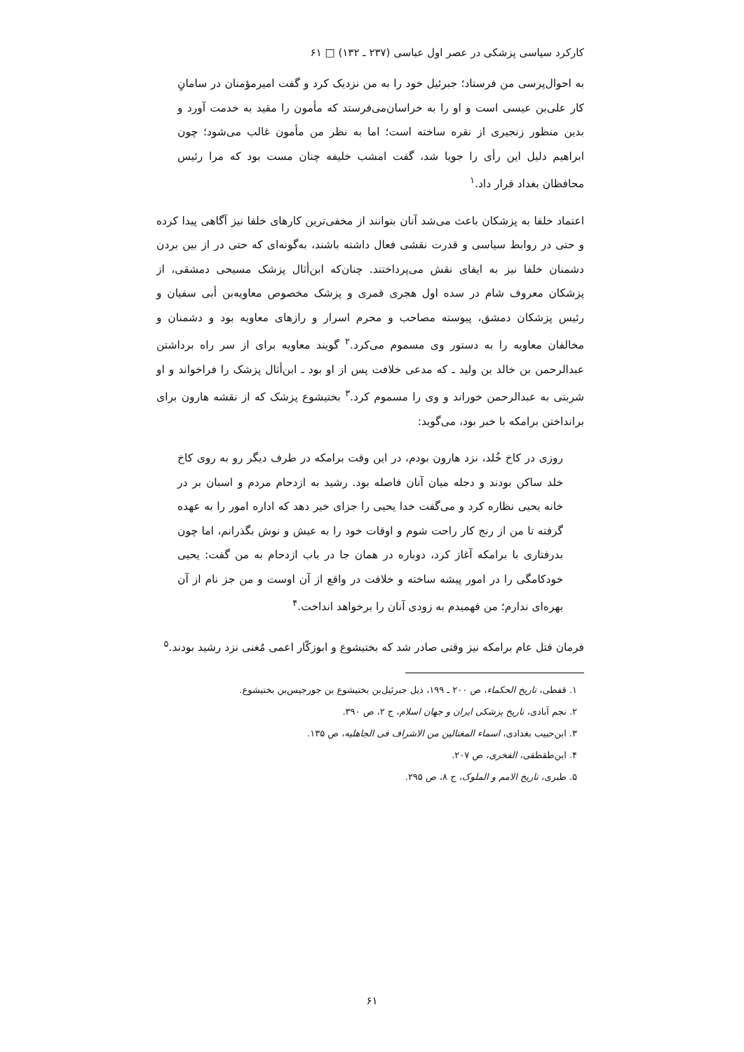کارکرد سیاسی پزشکی در عصر اول عباسی (۲۳۷ ـ ۱۳۲) □ ۶۱
به احوال‌پرسی من فرستاد؛ جبرئیل خود را به من نزدیک کرد و گفت امیرمؤمنان در سامانِ کار علی‌بن عیسی است و او را به خراسان‌می‌فرستد که مأمون را مقید به خدمت آورد و بدین منظور زنجیری از نقره ساخته است؛ اما به نظر من مأمون غالب می‌شود؛ چون ابراهیم دلیل این رأی را جویا شد، گفت امشب خلیفه چنان مست بود که مرا رئیس محافظان بغداد قرار داد.<sup>۱</sup>
اعتماد خلفا به پزشکان باعث می‌شد آنان بتوانند از مخفی‌ترین کارهای خلفا نیز آگاهی پیدا کرده و حتی در روابط سیاسی و قدرت نقشی فعال داشته باشند، به‌گونه‌ای که حتی در از بین بردن دشمنان خلفا نیز به ایفای نقش می‌پرداختند. چنان‌که ابن‌أثال پزشک مسیحی دمشقی، از پزشکان معروف شام در سده اول هجری قمری و پزشک مخصوص معاویه‌بن أبی سفیان و رئیس پزشکان دمشق، پیوسته مصاحب و محرم اسرار و رازهای معاویه بود و دشمنان و مخالفان معاویه را به دستور وی مسموم می‌کرد.<sup>۲</sup> گویند معاویه برای از سر راه برداشتن عبدالرحمن بن خالد بن ولید ـ که مدعی خلافت پس از او بود ـ ابن‌أثال پزشک را فراخواند و او شربتی به عبدالرحمن خوراند و وی را مسموم کرد.<sup>۳</sup> بختیشوع پزشک که از نقشه هارون برای برانداختن برامکه با خبر بود، می‌گوید:
روزی در کاخ خُلد، نزد هارون بودم، در این وقت برامکه در طرف دیگر رو به روی کاخ خلد ساکن بودند و دجله میان آنان فاصله بود. رشید به ازدحام مردم و اسبان بر در خانه یحیی نظاره کرد و می‌گفت خدا یحیی را جزای خیر دهد که اداره امور را به عهده گرفته تا من از رنج کار راحت شوم و اوقات خود را به عیش و نوش بگذرانم، اما چون بدرفتاری با برامکه آغاز کرد، دوباره در همان جا در باب ازدحام به من گفت: یحیی خودکامگی را در امور پیشه ساخته و خلافت در واقع از آن اوست و من جز نام از آن بهره‌ای ندارم؛ من فهمیدم به زودی آنان را برخواهد انداخت.<sup>۴</sup>
فرمان قتل عام برامکه نیز وقتی صادر شد که بختیشوع و ابوزکّار اعمی مُغنی نزد رشید بودند.<sup>۵</sup>
۱. قفطی، تاریخ الحکماء، ص ۲۰۰ ـ ۱۹۹، ذیل جبرئیل‌بن بختیشوع بن جورجیس‌بن بختیشوع.
۲. نجم آبادی، تاریخ پزشکی ایران و جهان اسلام، ج ۲، ص ۳۹۰.
۳. ابن‌حبیب بغدادی، اسماء المغتالین من الاشراف فی الجاهلیه، ص ۱۳۵.
۴. ابن‌طقطقی، الفخری، ص ۲۰۷.
۵. طبری، تاریخ الامم و الملوک، ج ۸، ص ۲۹۵.
۶۱